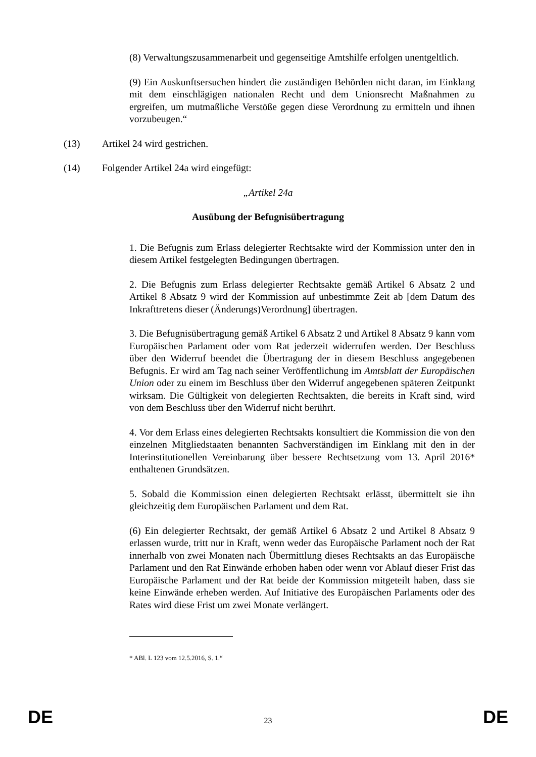(8) Verwaltungszusammenarbeit und gegenseitige Amtshilfe erfolgen unentgeltlich.
(9) Ein Auskunftsersuchen hindert die zuständigen Behörden nicht daran, im Einklang mit dem einschlägigen nationalen Recht und dem Unionsrecht Maßnahmen zu ergreifen, um mutmaßliche Verstöße gegen diese Verordnung zu ermitteln und ihnen vorzubeugen.“
(13) Artikel 24 wird gestrichen.
(14) Folgender Artikel 24a wird eingefügt:
„Artikel 24a
Ausübung der Befugnisübertragung
1. Die Befugnis zum Erlass delegierter Rechtsakte wird der Kommission unter den in diesem Artikel festgelegten Bedingungen übertragen.
2. Die Befugnis zum Erlass delegierter Rechtsakte gemäß Artikel 6 Absatz 2 und Artikel 8 Absatz 9 wird der Kommission auf unbestimmte Zeit ab [dem Datum des Inkrafttretens dieser (Änderungs)Verordnung] übertragen.
3. Die Befugnisübertragung gemäß Artikel 6 Absatz 2 und Artikel 8 Absatz 9 kann vom Europäischen Parlament oder vom Rat jederzeit widerrufen werden. Der Beschluss über den Widerruf beendet die Übertragung der in diesem Beschluss angegebenen Befugnis. Er wird am Tag nach seiner Veröffentlichung im Amtsblatt der Europäischen Union oder zu einem im Beschluss über den Widerruf angegebenen späteren Zeitpunkt wirksam. Die Gültigkeit von delegierten Rechtsakten, die bereits in Kraft sind, wird von dem Beschluss über den Widerruf nicht berührt.
4. Vor dem Erlass eines delegierten Rechtsakts konsultiert die Kommission die von den einzelnen Mitgliedstaaten benannten Sachverständigen im Einklang mit den in der Interinstitutionellen Vereinbarung über bessere Rechtsetzung vom 13. April 2016* enthaltenen Grundsätzen.
5. Sobald die Kommission einen delegierten Rechtsakt erlässt, übermittelt sie ihn gleichzeitig dem Europäischen Parlament und dem Rat.
(6) Ein delegierter Rechtsakt, der gemäß Artikel 6 Absatz 2 und Artikel 8 Absatz 9 erlassen wurde, tritt nur in Kraft, wenn weder das Europäische Parlament noch der Rat innerhalb von zwei Monaten nach Übermittlung dieses Rechtsakts an das Europäische Parlament und den Rat Einwände erhoben haben oder wenn vor Ablauf dieser Frist das Europäische Parlament und der Rat beide der Kommission mitgeteilt haben, dass sie keine Einwände erheben werden. Auf Initiative des Europäischen Parlaments oder des Rates wird diese Frist um zwei Monate verlängert.
* ABl. L 123 vom 12.5.2016, S. 1.“
DE 23 DE